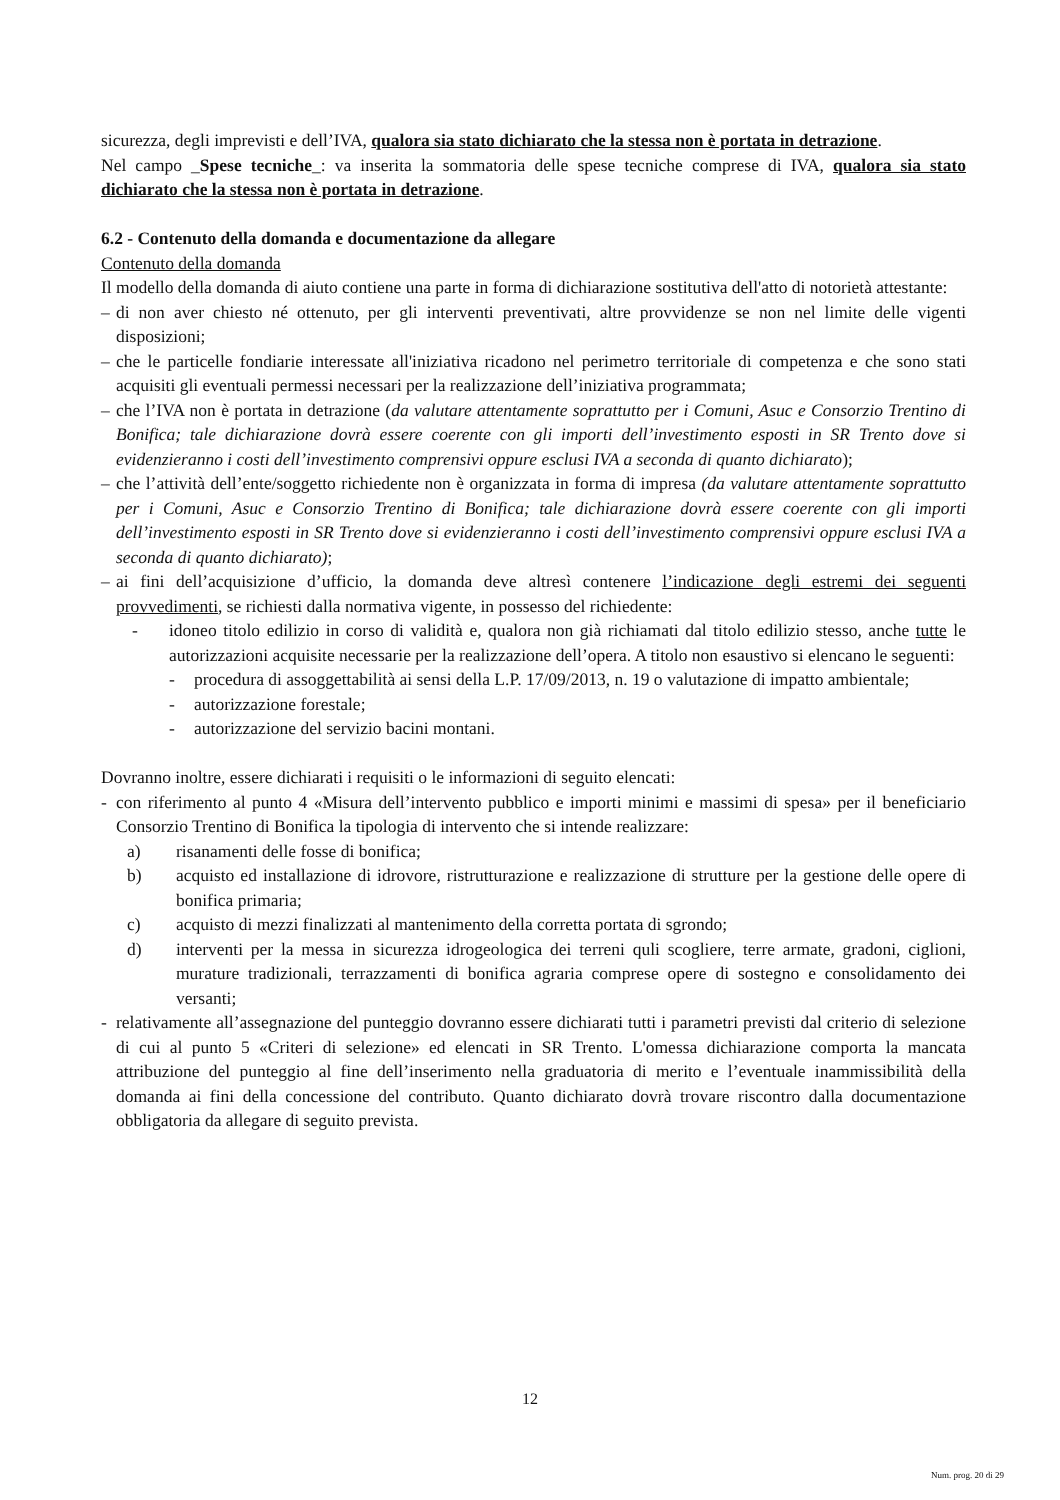sicurezza, degli imprevisti e dell’IVA, qualora sia stato dichiarato che la stessa non è portata in detrazione.
Nel campo _Spese tecniche_: va inserita la sommatoria delle spese tecniche comprese di IVA, qualora sia stato dichiarato che la stessa non è portata in detrazione.
6.2 - Contenuto della domanda e documentazione da allegare
Contenuto della domanda
Il modello della domanda di aiuto contiene una parte in forma di dichiarazione sostitutiva dell'atto di notorietà attestante:
– di non aver chiesto né ottenuto, per gli interventi preventivati, altre provvidenze se non nel limite delle vigenti disposizioni;
– che le particelle fondiarie interessate all'iniziativa ricadono nel perimetro territoriale di competenza e che sono stati acquisiti gli eventuali permessi necessari per la realizzazione dell’iniziativa programmata;
– che l’IVA non è portata in detrazione (da valutare attentamente soprattutto per i Comuni, Asuc e Consorzio Trentino di Bonifica; tale dichiarazione dovrà essere coerente con gli importi dell’investimento esposti in SR Trento dove si evidenzieranno i costi dell’investimento comprensivi oppure esclusi IVA a seconda di quanto dichiarato);
– che l’attività dell’ente/soggetto richiedente non è organizzata in forma di impresa (da valutare attentamente soprattutto per i Comuni, Asuc e Consorzio Trentino di Bonifica; tale dichiarazione dovrà essere coerente con gli importi dell’investimento esposti in SR Trento dove si evidenzieranno i costi dell’investimento comprensivi oppure esclusi IVA a seconda di quanto dichiarato);
– ai fini dell’acquisizione d’ufficio, la domanda deve altresì contenere l’indicazione degli estremi dei seguenti provvedimenti, se richiesti dalla normativa vigente, in possesso del richiedente:
- idoneo titolo edilizio in corso di validità e, qualora non già richiamati dal titolo edilizio stesso, anche tutte le autorizzazioni acquisite necessarie per la realizzazione dell’opera. A titolo non esaustivo si elencano le seguenti:
- procedura di assoggettabilità ai sensi della L.P. 17/09/2013, n. 19 o valutazione di impatto ambientale;
- autorizzazione forestale;
- autorizzazione del servizio bacini montani.
Dovranno inoltre, essere dichiarati i requisiti o le informazioni di seguito elencati:
- con riferimento al punto 4 «Misura dell’intervento pubblico e importi minimi e massimi di spesa» per il beneficiario Consorzio Trentino di Bonifica la tipologia di intervento che si intende realizzare:
a) risanamenti delle fosse di bonifica;
b) acquisto ed installazione di idrovore, ristrutturazione e realizzazione di strutture per la gestione delle opere di bonifica primaria;
c) acquisto di mezzi finalizzati al mantenimento della corretta portata di sgrondo;
d) interventi per la messa in sicurezza idrogeologica dei terreni quli scogliere, terre armate, gradoni, ciglioni, murature tradizionali, terrazzamenti di bonifica agraria comprese opere di sostegno e consolidamento dei versanti;
- relativamente all’assegnazione del punteggio dovranno essere dichiarati tutti i parametri previsti dal criterio di selezione di cui al punto 5 «Criteri di selezione» ed elencati in SR Trento. L'omessa dichiarazione comporta la mancata attribuzione del punteggio al fine dell’inserimento nella graduatoria di merito e l’eventuale inammissibilità della domanda ai fini della concessione del contributo. Quanto dichiarato dovrà trovare riscontro dalla documentazione obbligatoria da allegare di seguito prevista.
12
Num. prog. 20 di 29